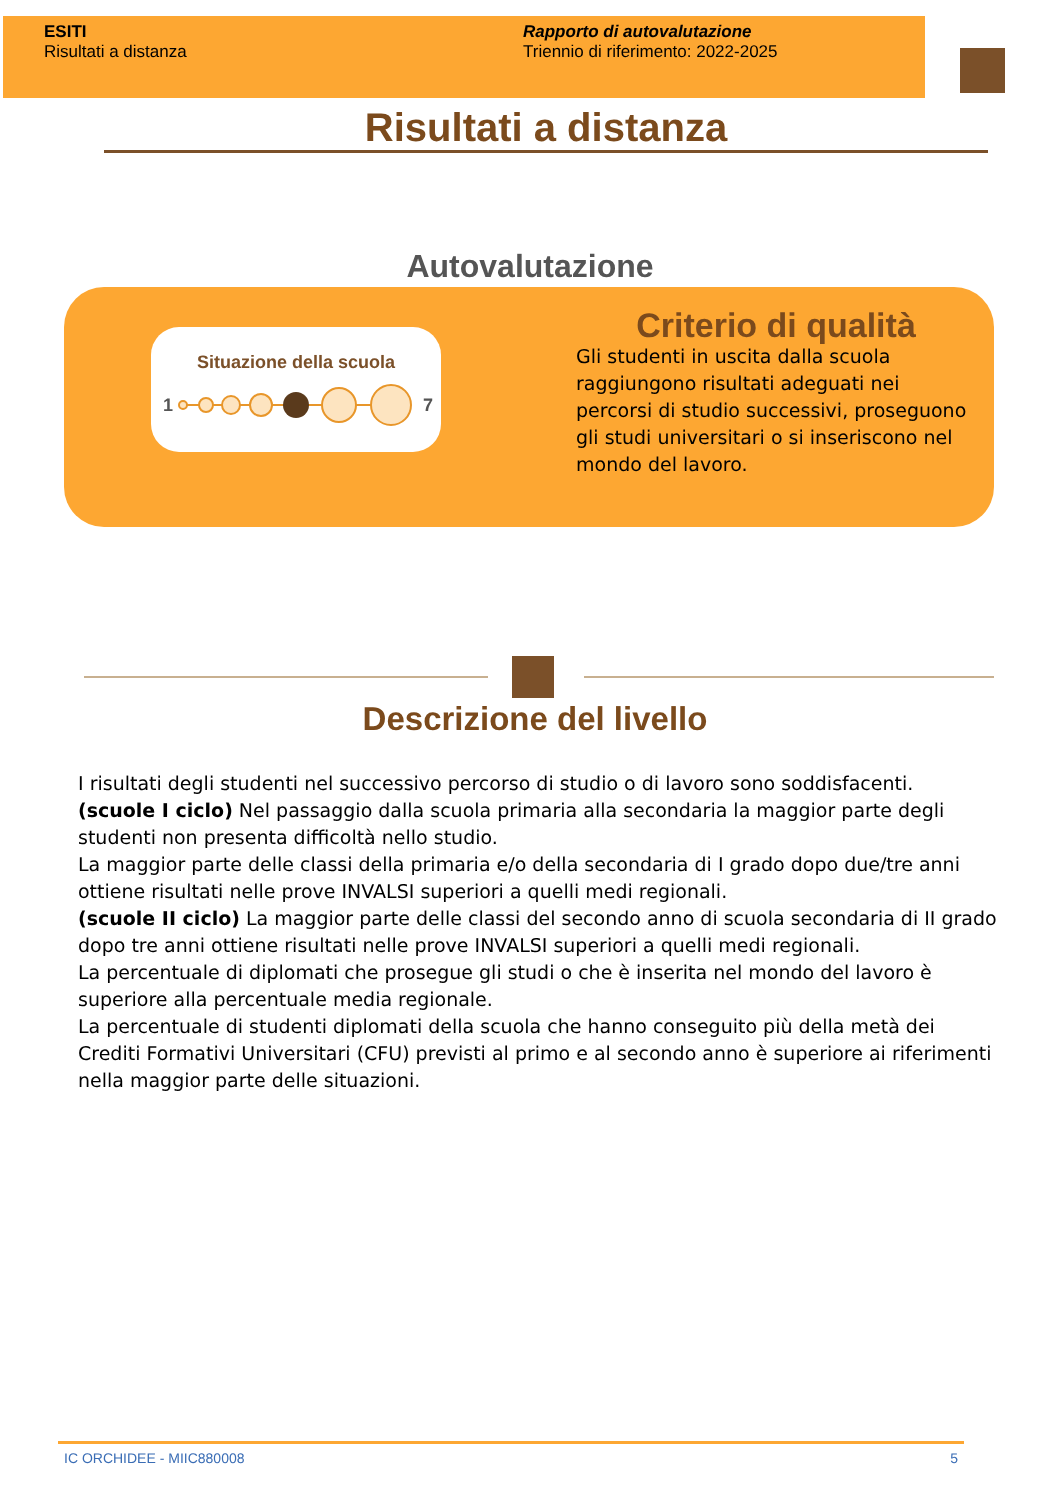ESITI
Risultati a distanza
Rapporto di autovalutazione
Triennio di riferimento: 2022-2025
Risultati a distanza
Autovalutazione
Situazione della scuola
1
7
Criterio di qualità
Gli studenti in uscita dalla scuola raggiungono risultati adeguati nei percorsi di studio successivi, proseguono gli studi universitari o si inseriscono nel mondo del lavoro.
Descrizione del livello
I risultati degli studenti nel successivo percorso di studio o di lavoro sono soddisfacenti.
(scuole I ciclo) Nel passaggio dalla scuola primaria alla secondaria la maggior parte degli studenti non presenta difficoltà nello studio.
La maggior parte delle classi della primaria e/o della secondaria di I grado dopo due/tre anni ottiene risultati nelle prove INVALSI superiori a quelli medi regionali.
(scuole II ciclo) La maggior parte delle classi del secondo anno di scuola secondaria di II grado dopo tre anni ottiene risultati nelle prove INVALSI superiori a quelli medi regionali.
La percentuale di diplomati che prosegue gli studi o che è inserita nel mondo del lavoro è superiore alla percentuale media regionale.
La percentuale di studenti diplomati della scuola che hanno conseguito più della metà dei Crediti Formativi Universitari (CFU) previsti al primo e al secondo anno è superiore ai riferimenti nella maggior parte delle situazioni.
IC ORCHIDEE - MIIC880008 5